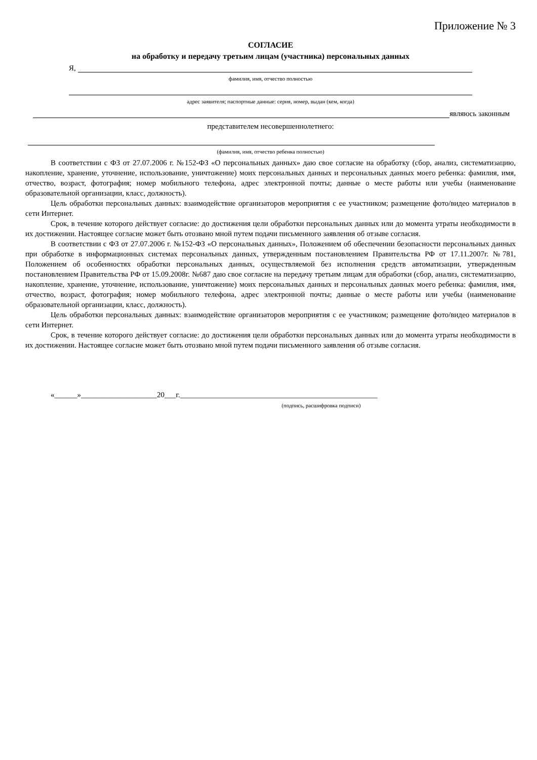Приложение № 3
СОГЛАСИЕ
на обработку и передачу третьим лицам (участника) персональных данных
Я,
фамилия, имя, отчество полностью
адрес заявителя; паспортные данные: серия, номер, выдан (кем, когда)
являюсь законным
представителем несовершеннолетнего:
(фамилия, имя, отчество ребенка полностью)
В соответствии с ФЗ от 27.07.2006 г. №152-ФЗ «О персональных данных» даю свое согласие на обработку (сбор, анализ, систематизацию, накопление, хранение, уточнение, использование, уничтожение) моих персональных данных и персональных данных моего ребенка: фамилия, имя, отчество, возраст, фотография; номер мобильного телефона, адрес электронной почты; данные о месте работы или учебы (наименование образовательной организации, класс, должность).
Цель обработки персональных данных: взаимодействие организаторов мероприятия с ее участником; размещение фото/видео материалов в сети Интернет.
Срок, в течение которого действует согласие: до достижения цели обработки персональных данных или до момента утраты необходимости в их достижении. Настоящее согласие может быть отозвано мной путем подачи письменного заявления об отзыве согласия.
В соответствии с ФЗ от 27.07.2006 г. №152-ФЗ «О персональных данных», Положением об обеспечении безопасности персональных данных при обработке в информационных системах персональных данных, утвержденным постановлением Правительства РФ от 17.11.2007г. №781, Положением об особенностях обработки персональных данных, осуществляемой без исполнения средств автоматизации, утвержденным постановлением Правительства РФ от 15.09.2008г. №687 даю свое согласие на передачу третьим лицам для обработки (сбор, анализ, систематизацию, накопление, хранение, уточнение, использование, уничтожение) моих персональных данных и персональных данных моего ребенка: фамилия, имя, отчество, возраст, фотография; номер мобильного телефона, адрес электронной почты; данные о месте работы или учебы (наименование образовательной организации, класс, должность).
Цель обработки персональных данных: взаимодействие организаторов мероприятия с ее участником; размещение фото/видео материалов в сети Интернет.
Срок, в течение которого действует согласие: до достижения цели обработки персональных данных или до момента утраты необходимости в их достижении. Настоящее согласие может быть отозвано мной путем подачи письменного заявления об отзыве согласия.
«______»____________________20___г.____________________________________________________
(подпись, расшифровка подписи)